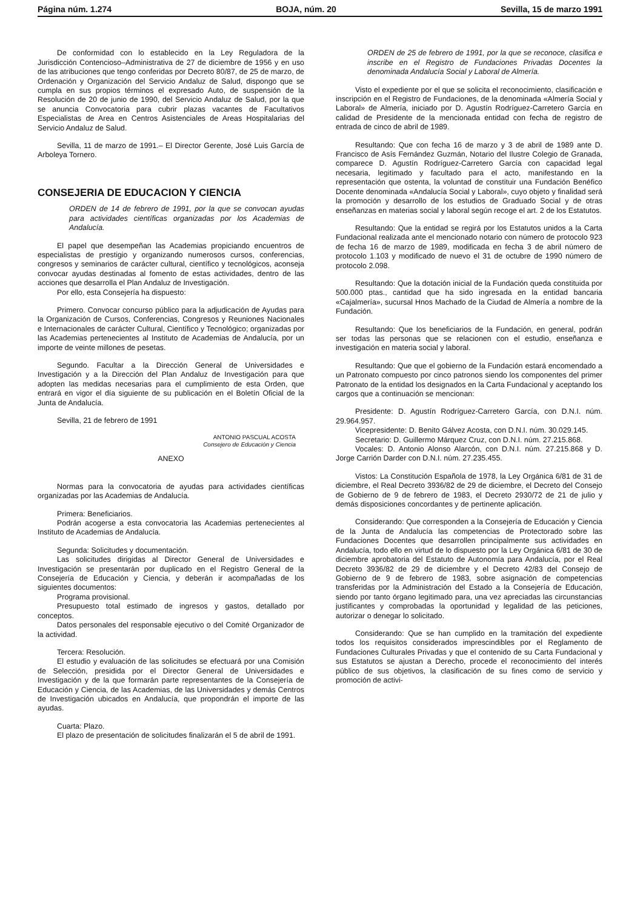Página núm. 1.274 BOJA, núm. 20 Sevilla, 15 de marzo 1991
De conformidad con lo establecido en la Ley Reguladora de la Jurisdicción Contencioso–Administrativa de 27 de diciembre de 1956 y en uso de las atribuciones que tengo conferidas por Decreto 80/87, de 25 de marzo, de Ordenación y Organización del Servicio Andaluz de Salud, dispongo que se cumpla en sus propios términos el expresado Auto, de suspensión de la Resolución de 20 de junio de 1990, del Servicio Andaluz de Salud, por la que se anuncia Convocatoria para cubrir plazas vacantes de Facultativos Especialistas de Area en Centros Asistenciales de Areas Hospitalarias del Servicio Andaluz de Salud.
Sevilla, 11 de marzo de 1991.– El Director Gerente, José Luis García de Arboleya Tornero.
CONSEJERIA DE EDUCACION Y CIENCIA
ORDEN de 14 de febrero de 1991, por la que se convocan ayudas para actividades científicas organizadas por los Academias de Andalucía.
El papel que desempeñan las Academias propiciando encuentros de especialistas de prestigio y organizando numerosos cursos, conferencias, congresos y seminarios de carácter cultural, científico y tecnológicos, aconseja convocar ayudas destinadas al fomento de estas actividades, dentro de las acciones que desarrolla el Plan Andaluz de Investigación.
Por ello, esta Consejería ha dispuesto:
Primero. Convocar concurso público para la adjudicación de Ayudas para la Organización de Cursos, Conferencias, Congresos y Reuniones Nacionales e Internacionales de carácter Cultural, Científico y Tecnológico; organizadas por las Academias pertenecientes al Instituto de Academias de Andalucía, por un importe de veinte millones de pesetas.
Segundo. Facultar a la Dirección General de Universidades e Investigación y a la Dirección del Plan Andaluz de Investigación para que adopten las medidas necesarias para el cumplimiento de esta Orden, que entrará en vigor el día siguiente de su publicación en el Boletín Oficial de la Junta de Andalucía.
Sevilla, 21 de febrero de 1991
ANTONIO PASCUAL ACOSTA
Consejero de Educación y Ciencia
ANEXO
Normas para la convocatoria de ayudas para actividades científicas organizadas por las Academias de Andalucía.
Primera: Beneficiarios.
Podrán acogerse a esta convocatoria las Academias pertenecientes al Instituto de Academias de Andalucía.
Segunda: Solicitudes y documentación.
Las solicitudes dirigidas al Director General de Universidades e Investigación se presentarán por duplicado en el Registro General de la Consejería de Educación y Ciencia, y deberán ir acompañadas de los siguientes documentos:
Programa provisional.
Presupuesto total estimado de ingresos y gastos, detallado por conceptos.
Datos personales del responsable ejecutivo o del Comité Organizador de la actividad.
Tercera: Resolución.
El estudio y evaluación de las solicitudes se efectuará por una Comisión de Selección, presidida por el Director General de Universidades e Investigación y de la que formarán parte representantes de la Consejería de Educación y Ciencia, de las Academias, de las Universidades y demás Centros de Investigación ubicados en Andalucía, que propondrán el importe de las ayudas.
Cuarta: Plazo.
El plazo de presentación de solicitudes finalizarán el 5 de abril de 1991.
ORDEN de 25 de febrero de 1991, por la que se reconoce, clasifica e inscribe en el Registro de Fundaciones Privadas Docentes la denominada Andalucía Social y Laboral de Almería.
Visto el expediente por el que se solicita el reconocimiento, clasificación e inscripción en el Registro de Fundaciones, de la denominada «Almería Social y Laboral» de Almería, iniciado por D. Agustín Rodríguez-Carretero García en calidad de Presidente de la mencionada entidad con fecha de registro de entrada de cinco de abril de 1989.
Resultando: Que con fecha 16 de marzo y 3 de abril de 1989 ante D. Francisco de Asís Fernández Guzmán, Notario del Ilustre Colegio de Granada, comparece D. Agustín Rodríguez-Carretero García con capacidad legal necesaria, legitimado y facultado para el acto, manifestando en la representación que ostenta, la voluntad de constituir una Fundación Benéfico Docente denominada «Andalucía Social y Laboral», cuyo objeto y finalidad será la promoción y desarrollo de los estudios de Graduado Social y de otras enseñanzas en materias social y laboral según recoge el art. 2 de los Estatutos.
Resultando: Que la entidad se regirá por los Estatutos unidos a la Carta Fundacional realizada ante el mencionado notario con número de protocolo 923 de fecha 16 de marzo de 1989, modificada en fecha 3 de abril número de protocolo 1.103 y modificado de nuevo el 31 de octubre de 1990 número de protocolo 2.098.
Resultando: Que la dotación inicial de la Fundación queda constituida por 500.000 ptas., cantidad que ha sido ingresada en la entidad bancaria «Cajalmería», sucursal Hnos Machado de la Ciudad de Almería a nombre de la Fundación.
Resultando: Que los beneficiarios de la Fundación, en general, podrán ser todas las personas que se relacionen con el estudio, enseñanza e investigación en materia social y laboral.
Resultando: Que que el gobierno de la Fundación estará encomendado a un Patronato compuesto por cinco patronos siendo los componentes del primer Patronato de la entidad los designados en la Carta Fundacional y aceptando los cargos que a continuación se mencionan:
Presidente: D. Agustín Rodríguez-Carretero García, con D.N.I. núm. 29.964.957.
Vicepresidente: D. Benito Gálvez Acosta, con D.N.I. núm. 30.029.145.
Secretario: D. Guillermo Márquez Cruz, con D.N.I. núm. 27.215.868.
Vocales: D. Antonio Alonso Alarcón, con D.N.I. núm. 27.215.868 y D. Jorge Carrión Darder con D.N.I. núm. 27.235.455.
Vistos: La Constitución Española de 1978, la Ley Orgánica 6/81 de 31 de diciembre, el Real Decreto 3936/82 de 29 de diciembre, el Decreto del Consejo de Gobierno de 9 de febrero de 1983, el Decreto 2930/72 de 21 de julio y demás disposiciones concordantes y de pertinente aplicación.
Considerando: Que corresponden a la Consejería de Educación y Ciencia de la Junta de Andalucía las competencias de Protectorado sobre las Fundaciones Docentes que desarrollen principalmente sus actividades en Andalucía, todo ello en virtud de lo dispuesto por la Ley Orgánica 6/81 de 30 de diciembre aprobatoria del Estatuto de Autonomía para Andalucía, por el Real Decreto 3936/82 de 29 de diciembre y el Decreto 42/83 del Consejo de Gobierno de 9 de febrero de 1983, sobre asignación de competencias transferidas por la Administración del Estado a la Consejería de Educación, siendo por tanto órgano legitimado para, una vez apreciadas las circunstancias justificantes y comprobadas la oportunidad y legalidad de las peticiones, autorizar o denegar lo solicitado.
Considerando: Que se han cumplido en la tramitación del expediente todos los requisitos considerados imprescindibles por el Reglamento de Fundaciones Culturales Privadas y que el contenido de su Carta Fundacional y sus Estatutos se ajustan a Derecho, procede el reconocimiento del interés público de sus objetivos, la clasificación de su fines como de servicio y promoción de activi-